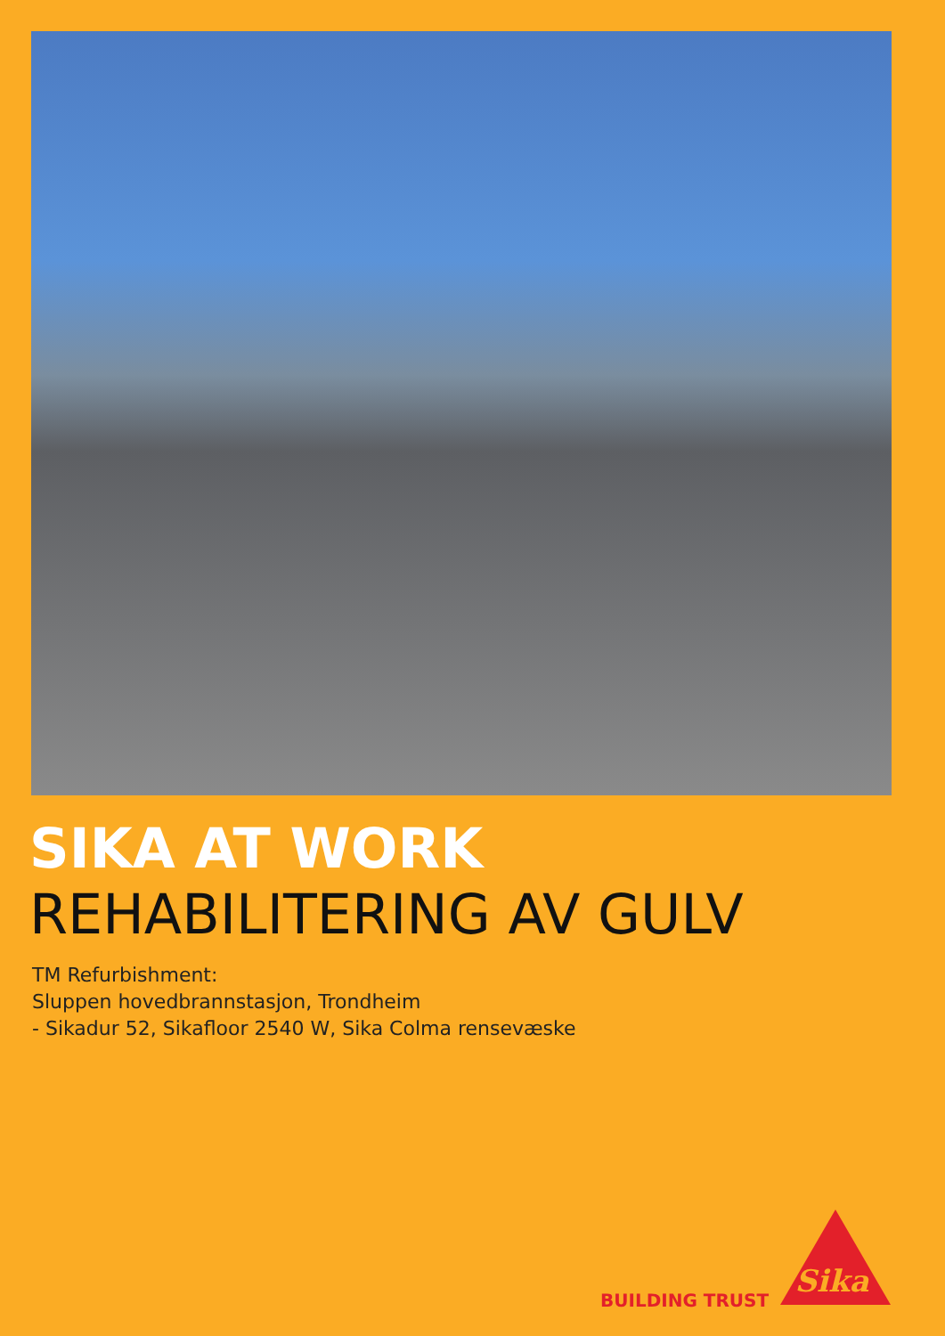SIKA AT WORK
REHABILITERING AV GULV
TM Refurbishment:
Sluppen hovedbrannstasjon, Trondheim
- Sikadur 52, Sikafloor 2540 W, Sika Colma rensevæske
BUILDING TRUST
Sika